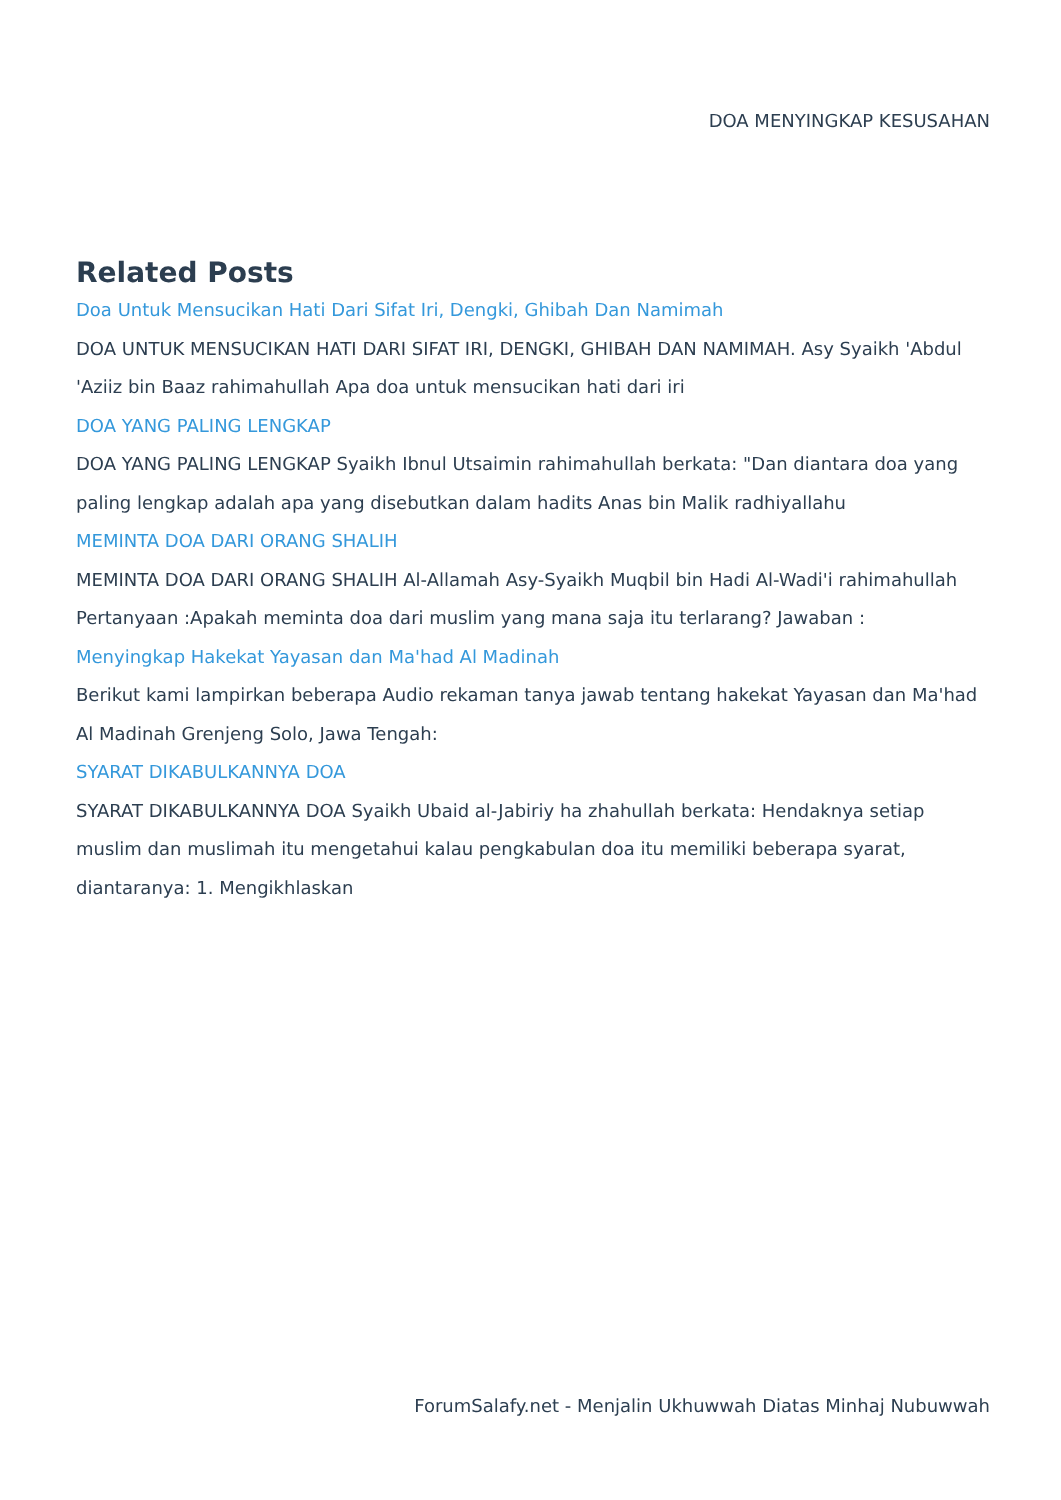DOA MENYINGKAP KESUSAHAN
Related Posts
Doa Untuk Mensucikan Hati Dari Sifat Iri, Dengki, Ghibah Dan Namimah
DOA UNTUK MENSUCIKAN HATI DARI SIFAT IRI, DENGKI, GHIBAH DAN NAMIMAH. Asy Syaikh 'Abdul 'Aziiz bin Baaz rahimahullah Apa doa untuk mensucikan hati dari iri
DOA YANG PALING LENGKAP
DOA YANG PALING LENGKAP Syaikh Ibnul Utsaimin rahimahullah berkata: "Dan diantara doa yang paling lengkap adalah apa yang disebutkan dalam hadits Anas bin Malik radhiyallahu
MEMINTA DOA DARI ORANG SHALIH
MEMINTA DOA DARI ORANG SHALIH Al-Allamah Asy-Syaikh Muqbil bin Hadi Al-Wadi'i rahimahullah Pertanyaan :Apakah meminta doa dari muslim yang mana saja itu terlarang? Jawaban :
Menyingkap Hakekat Yayasan dan Ma'had Al Madinah
Berikut kami lampirkan beberapa Audio rekaman tanya jawab tentang hakekat Yayasan dan Ma'had Al Madinah Grenjeng Solo, Jawa Tengah:
SYARAT DIKABULKANNYA DOA
SYARAT DIKABULKANNYA DOA Syaikh Ubaid al-Jabiriy ha zhahullah berkata: Hendaknya setiap muslim dan muslimah itu mengetahui kalau pengkabulan doa itu memiliki beberapa syarat, diantaranya: 1. Mengikhlaskan
ForumSalafy.net - Menjalin Ukhuwwah Diatas Minhaj Nubuwwah